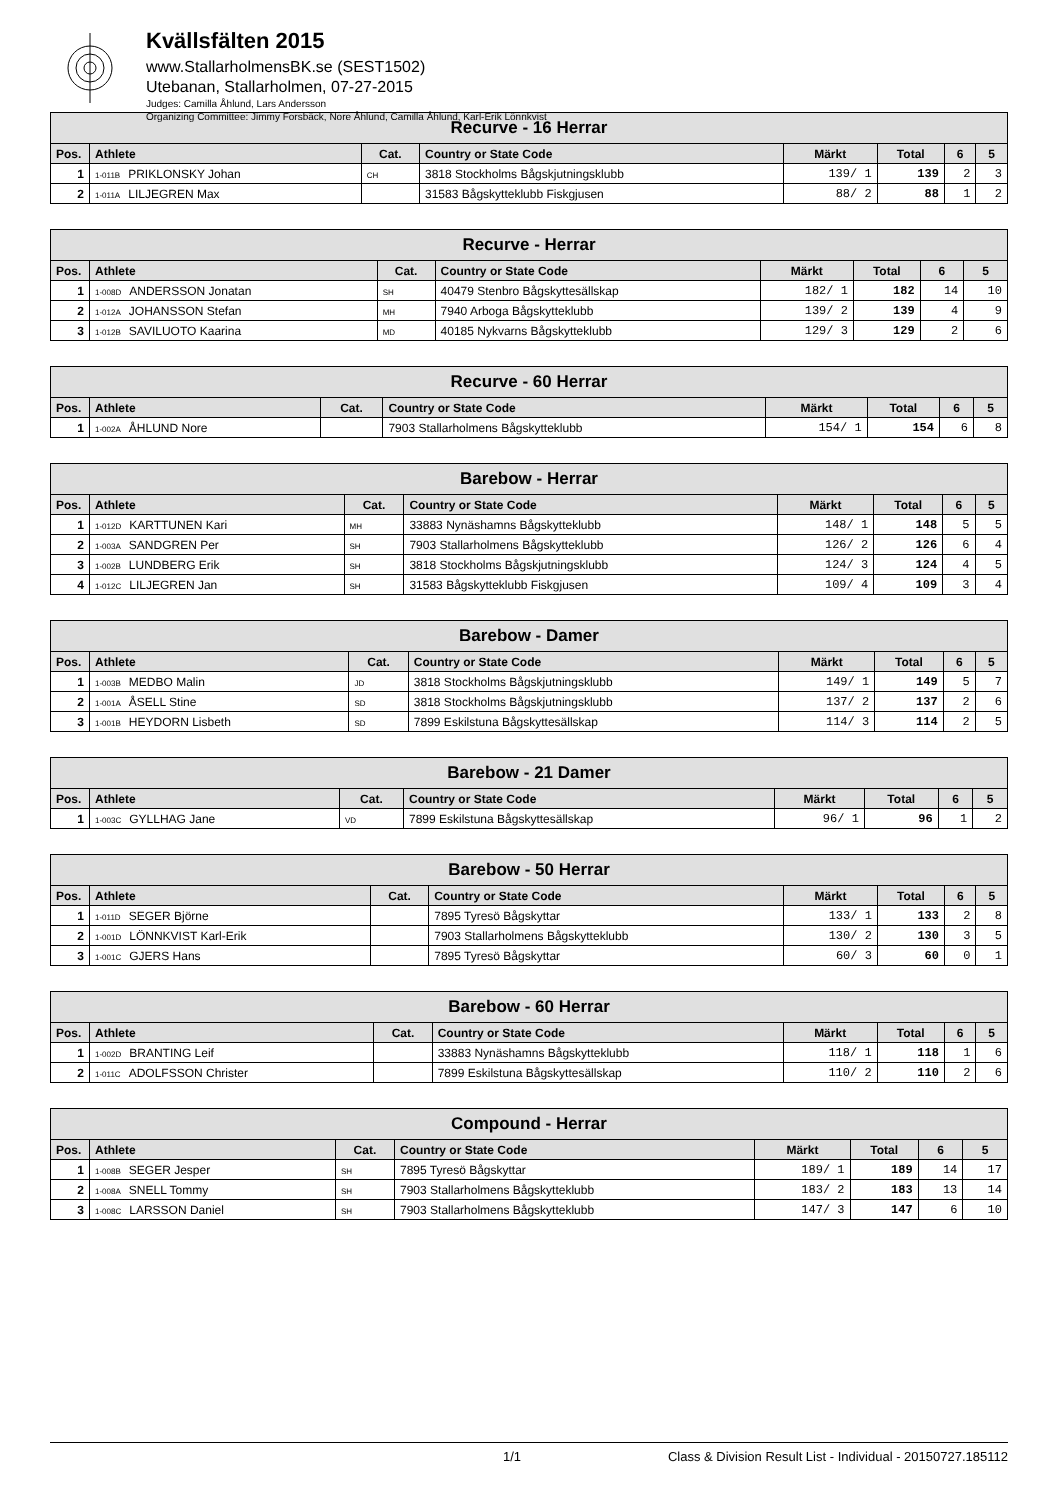Kvällsfälten 2015
www.StallarholmensBK.se (SEST1502)
Utebanan, Stallarholmen, 07-27-2015
Judges: Camilla Åhlund, Lars Andersson
Organizing Committee: Jimmy Forsbäck, Nore Åhlund, Camilla Åhlund, Karl-Erik Lönnkvist
| Recurve - 16 Herrar | | | | | | | |
| --- | --- | --- | --- | --- | --- | --- | --- |
| Pos. | Athlete | Cat. | Country or State Code | Märkt | Total | 6 | 5 |
| 1 | 1-011B PRIKLONSKY Johan | CH | 3818 Stockholms Bågskjutningsklubb | 139/ 1 | 139 | 2 | 3 |
| 2 | 1-011A LILJEGREN Max | | 31583 Bågskytteklubb Fiskgjusen | 88/ 2 | 88 | 1 | 2 |
| Recurve - Herrar | | | | | | | |
| --- | --- | --- | --- | --- | --- | --- | --- |
| Pos. | Athlete | Cat. | Country or State Code | Märkt | Total | 6 | 5 |
| 1 | 1-008D ANDERSSON Jonatan | SH | 40479 Stenbro Bågskyttesällskap | 182/ 1 | 182 | 14 | 10 |
| 2 | 1-012A JOHANSSON Stefan | MH | 7940 Arboga Bågskytteklubb | 139/ 2 | 139 | 4 | 9 |
| 3 | 1-012B SAVILUOTO Kaarina | MD | 40185 Nykvarns Bågskytteklubb | 129/ 3 | 129 | 2 | 6 |
| Recurve - 60 Herrar | | | | | | | |
| --- | --- | --- | --- | --- | --- | --- | --- |
| Pos. | Athlete | Cat. | Country or State Code | Märkt | Total | 6 | 5 |
| 1 | 1-002A ÅHLUND Nore | | 7903 Stallarholmens Bågskytteklubb | 154/ 1 | 154 | 6 | 8 |
| Barebow - Herrar | | | | | | | |
| --- | --- | --- | --- | --- | --- | --- | --- |
| Pos. | Athlete | Cat. | Country or State Code | Märkt | Total | 6 | 5 |
| 1 | 1-012D KARTTUNEN Kari | MH | 33883 Nynäshamns Bågskytteklubb | 148/ 1 | 148 | 5 | 5 |
| 2 | 1-003A SANDGREN Per | SH | 7903 Stallarholmens Bågskytteklubb | 126/ 2 | 126 | 6 | 4 |
| 3 | 1-002B LUNDBERG Erik | SH | 3818 Stockholms Bågskjutningsklubb | 124/ 3 | 124 | 4 | 5 |
| 4 | 1-012C LILJEGREN Jan | SH | 31583 Bågskytteklubb Fiskgjusen | 109/ 4 | 109 | 3 | 4 |
| Barebow - Damer | | | | | | | |
| --- | --- | --- | --- | --- | --- | --- | --- |
| Pos. | Athlete | Cat. | Country or State Code | Märkt | Total | 6 | 5 |
| 1 | 1-003B MEDBO Malin | JD | 3818 Stockholms Bågskjutningsklubb | 149/ 1 | 149 | 5 | 7 |
| 2 | 1-001A ÅSELL Stine | SD | 3818 Stockholms Bågskjutningsklubb | 137/ 2 | 137 | 2 | 6 |
| 3 | 1-001B HEYDORN Lisbeth | SD | 7899 Eskilstuna Bågskyttesällskap | 114/ 3 | 114 | 2 | 5 |
| Barebow - 21 Damer | | | | | | | |
| --- | --- | --- | --- | --- | --- | --- | --- |
| Pos. | Athlete | Cat. | Country or State Code | Märkt | Total | 6 | 5 |
| 1 | 1-003C GYLLHAG Jane | VD | 7899 Eskilstuna Bågskyttesällskap | 96/ 1 | 96 | 1 | 2 |
| Barebow - 50 Herrar | | | | | | | |
| --- | --- | --- | --- | --- | --- | --- | --- |
| Pos. | Athlete | Cat. | Country or State Code | Märkt | Total | 6 | 5 |
| 1 | 1-011D SEGER Björne | | 7895 Tyresö Bågskyttar | 133/ 1 | 133 | 2 | 8 |
| 2 | 1-001D LÖNNKVIST Karl-Erik | | 7903 Stallarholmens Bågskytteklubb | 130/ 2 | 130 | 3 | 5 |
| 3 | 1-001C GJERS Hans | | 7895 Tyresö Bågskyttar | 60/ 3 | 60 | 0 | 1 |
| Barebow - 60 Herrar | | | | | | | |
| --- | --- | --- | --- | --- | --- | --- | --- |
| Pos. | Athlete | Cat. | Country or State Code | Märkt | Total | 6 | 5 |
| 1 | 1-002D BRANTING Leif | | 33883 Nynäshamns Bågskytteklubb | 118/ 1 | 118 | 1 | 6 |
| 2 | 1-011C ADOLFSSON Christer | | 7899 Eskilstuna Bågskyttesällskap | 110/ 2 | 110 | 2 | 6 |
| Compound - Herrar | | | | | | | |
| --- | --- | --- | --- | --- | --- | --- | --- |
| Pos. | Athlete | Cat. | Country or State Code | Märkt | Total | 6 | 5 |
| 1 | 1-008B SEGER Jesper | SH | 7895 Tyresö Bågskyttar | 189/ 1 | 189 | 14 | 17 |
| 2 | 1-008A SNELL Tommy | SH | 7903 Stallarholmens Bågskytteklubb | 183/ 2 | 183 | 13 | 14 |
| 3 | 1-008C LARSSON Daniel | SH | 7903 Stallarholmens Bågskytteklubb | 147/ 3 | 147 | 6 | 10 |
1/1 Class & Division Result List - Individual - 20150727.185112